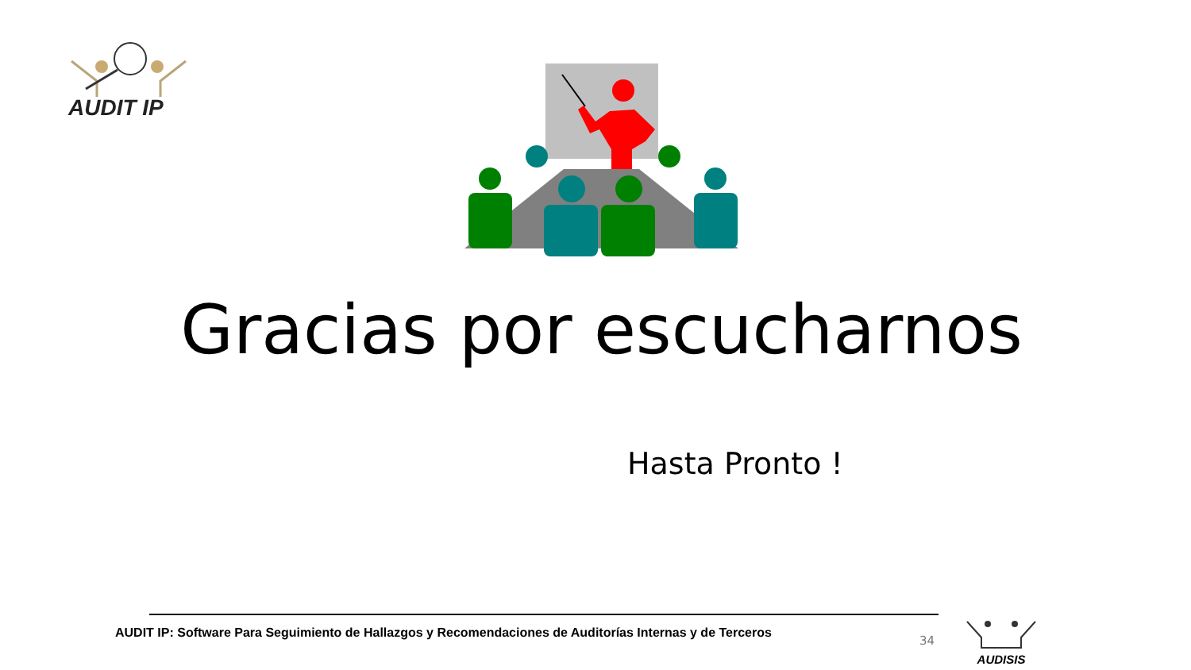AUDIT IP
Gracias por escucharnos
Hasta Pronto !
AUDIT IP: Software Para Seguimiento de Hallazgos y Recomendaciones de Auditorías Internas y de Terceros
34
AUDISIS